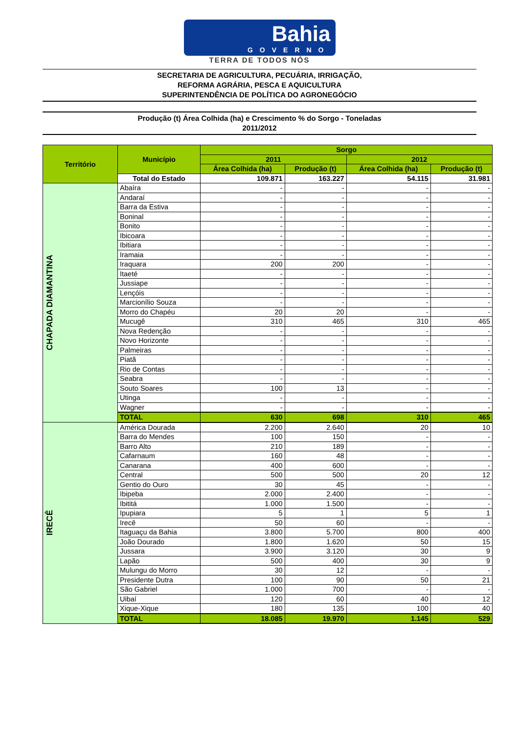Bahia
GOVERNO
TERRA DE TODOS NÓS
SECRETARIA DE AGRICULTURA, PECUÁRIA, IRRIGAÇÃO,
REFORMA AGRÁRIA, PESCA E AQUICULTURA
SUPERINTENDÊNCIA DE POLÍTICA DO AGRONEGÓCIO
Produção (t) Área Colhida (ha) e Crescimento % do Sorgo - Toneladas
2011/2012
| Território | Município | Sorgo | | | |
| --- | --- | --- | --- | --- | --- |
| | | 2011 | | 2012 | |
| | | Área Colhida (ha) | Produção (t) | Área Colhida (ha) | Produção (t) |
| | Total do Estado | 109.871 | 163.227 | 54.115 | 31.981 |
| CHAPADA DIAMANTINA | Abaíra | - | - | - | - |
| | Andaraí | - | - | - | - |
| | Barra da Estiva | - | - | - | - |
| | Boninal | - | - | - | - |
| | Bonito | - | - | - | - |
| | Ibicoara | - | - | - | - |
| | Ibitiara | - | - | - | - |
| | Iramaia | - | - | - | - |
| | Iraquara | 200 | 200 | - | - |
| | Itaeté | - | - | - | - |
| | Jussiape | - | - | - | - |
| | Lençóis | - | - | - | - |
| | Marcionílio Souza | - | - | - | - |
| | Morro do Chapéu | 20 | 20 | - | - |
| | Mucugê | 310 | 465 | 310 | 465 |
| | Nova Redenção | - | - | - | - |
| | Novo Horizonte | - | - | - | - |
| | Palmeiras | - | - | - | - |
| | Piatã | - | - | - | - |
| | Rio de Contas | - | - | - | - |
| | Seabra | - | - | - | - |
| | Souto Soares | 100 | 13 | - | - |
| | Utinga | - | - | - | - |
| | Wagner | - | - | - | - |
| | TOTAL | 630 | 698 | 310 | 465 |
| IRECÊ | América Dourada | 2.200 | 2.640 | 20 | 10 |
| | Barra do Mendes | 100 | 150 | - | - |
| | Barro Alto | 210 | 189 | - | - |
| | Cafarnaum | 160 | 48 | - | - |
| | Canarana | 400 | 600 | - | - |
| | Central | 500 | 500 | 20 | 12 |
| | Gentio do Ouro | 30 | 45 | - | - |
| | Ibipeba | 2.000 | 2.400 | - | - |
| | Ibititá | 1.000 | 1.500 | - | - |
| | Ipupiara | 5 | 1 | 5 | 1 |
| | Irecê | 50 | 60 | - | - |
| | Itaguaçu da Bahia | 3.800 | 5.700 | 800 | 400 |
| | João Dourado | 1.800 | 1.620 | 50 | 15 |
| | Jussara | 3.900 | 3.120 | 30 | 9 |
| | Lapão | 500 | 400 | 30 | 9 |
| | Mulungu do Morro | 30 | 12 | - | - |
| | Presidente Dutra | 100 | 90 | 50 | 21 |
| | São Gabriel | 1.000 | 700 | - | - |
| | Uibaí | 120 | 60 | 40 | 12 |
| | Xique-Xique | 180 | 135 | 100 | 40 |
| | TOTAL | 18.085 | 19.970 | 1.145 | 529 |